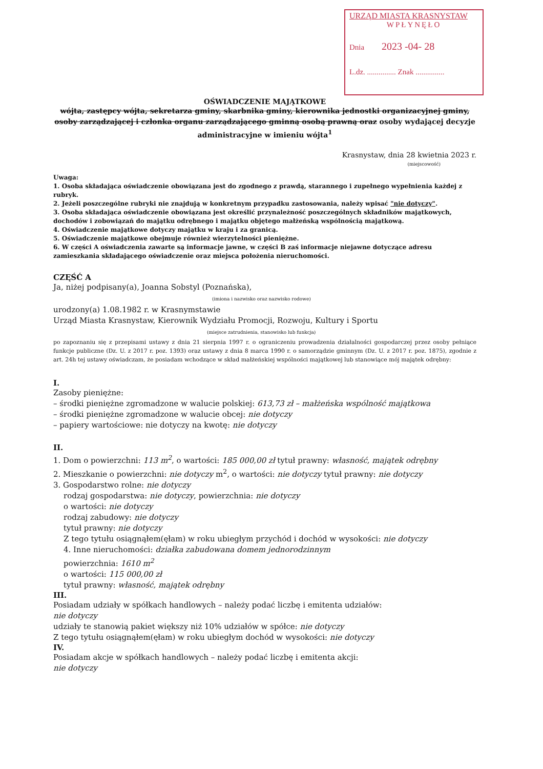URZĄD MIASTA KRASNYSTAW
WPŁYNĘŁO
Dnia 2023 -04- 28
L.dz. ............... Znak ...............
OŚWIADCZENIE MAJĄTKOWE
wójta, zastępcy wójta, sekretarza gminy, skarbnika gminy, kierownika jednostki organizacyjnej gminy, osoby zarządzającej i członka organu zarządzającego gminną osobą prawną oraz osoby wydającej decyzje administracyjne w imieniu wójta<sup>1</sup>
Krasnystaw, dnia 28 kwietnia 2023 r.
(miejscowość)
Uwaga:
1. Osoba składająca oświadczenie obowiązana jest do zgodnego z prawdą, starannego i zupełnego wypełnienia każdej z rubryk.
2. Jeżeli poszczególne rubryki nie znajdują w konkretnym przypadku zastosowania, należy wpisać "nie dotyczy".
3. Osoba składająca oświadczenie obowiązana jest określić przynależność poszczególnych składników majątkowych, dochodów i zobowiązań do majątku odrębnego i majątku objętego małżeńską wspólnością majątkową.
4. Oświadczenie majątkowe dotyczy majątku w kraju i za granicą.
5. Oświadczenie majątkowe obejmuje również wierzytelności pieniężne.
6. W części A oświadczenia zawarte są informacje jawne, w części B zaś informacje niejawne dotyczące adresu zamieszkania składającego oświadczenie oraz miejsca położenia nieruchomości.
CZĘŚĆ A
Ja, niżej podpisany(a), Joanna Sobstyl (Poznańska),
(imiona i nazwisko oraz nazwisko rodowe)
urodzony(a) 1.08.1982 r. w Krasnymstawie
Urząd Miasta Krasnystaw, Kierownik Wydziału Promocji, Rozwoju, Kultury i Sportu
(miejsce zatrudnienia, stanowisko lub funkcja)
po zapoznaniu się z przepisami ustawy z dnia 21 sierpnia 1997 r. o ograniczeniu prowadzenia działalności gospodarczej przez osoby pełniące funkcje publiczne (Dz. U. z 2017 r. poz. 1393) oraz ustawy z dnia 8 marca 1990 r. o samorządzie gminnym (Dz. U. z 2017 r. poz. 1875), zgodnie z art. 24h tej ustawy oświadczam, że posiadam wchodzące w skład małżeńskiej wspólności majątkowej lub stanowiące mój majątek odrębny:
I.
Zasoby pieniężne:
– środki pieniężne zgromadzone w walucie polskiej: 613,73 zł – małżeńska wspólność majątkowa
– środki pieniężne zgromadzone w walucie obcej: nie dotyczy
– papiery wartościowe: nie dotyczy na kwotę: nie dotyczy
II.
1. Dom o powierzchni: 113 m<sup>2</sup>, o wartości: 185 000,00 zł tytuł prawny: własność, majątek odrębny
2. Mieszkanie o powierzchni: nie dotyczy m<sup>2</sup>, o wartości: nie dotyczy tytuł prawny: nie dotyczy
3. Gospodarstwo rolne: nie dotyczy
rodzaj gospodarstwa: nie dotyczy, powierzchnia: nie dotyczy
o wartości: nie dotyczy
rodzaj zabudowy: nie dotyczy
tytuł prawny: nie dotyczy
Z tego tytułu osiągnąłem(ęłam) w roku ubiegłym przychód i dochód w wysokości: nie dotyczy
4. Inne nieruchomości: działka zabudowana domem jednorodzinnym
powierzchnia: 1610 m<sup>2</sup>
o wartości: 115 000,00 zł
tytuł prawny: własność, majątek odrębny
III.
Posiadam udziały w spółkach handlowych – należy podać liczbę i emitenta udziałów:
nie dotyczy
udziały te stanowią pakiet większy niż 10% udziałów w spółce: nie dotyczy
Z tego tytułu osiągnąłem(ęłam) w roku ubiegłym dochód w wysokości: nie dotyczy
IV.
Posiadam akcje w spółkach handlowych – należy podać liczbę i emitenta akcji:
nie dotyczy